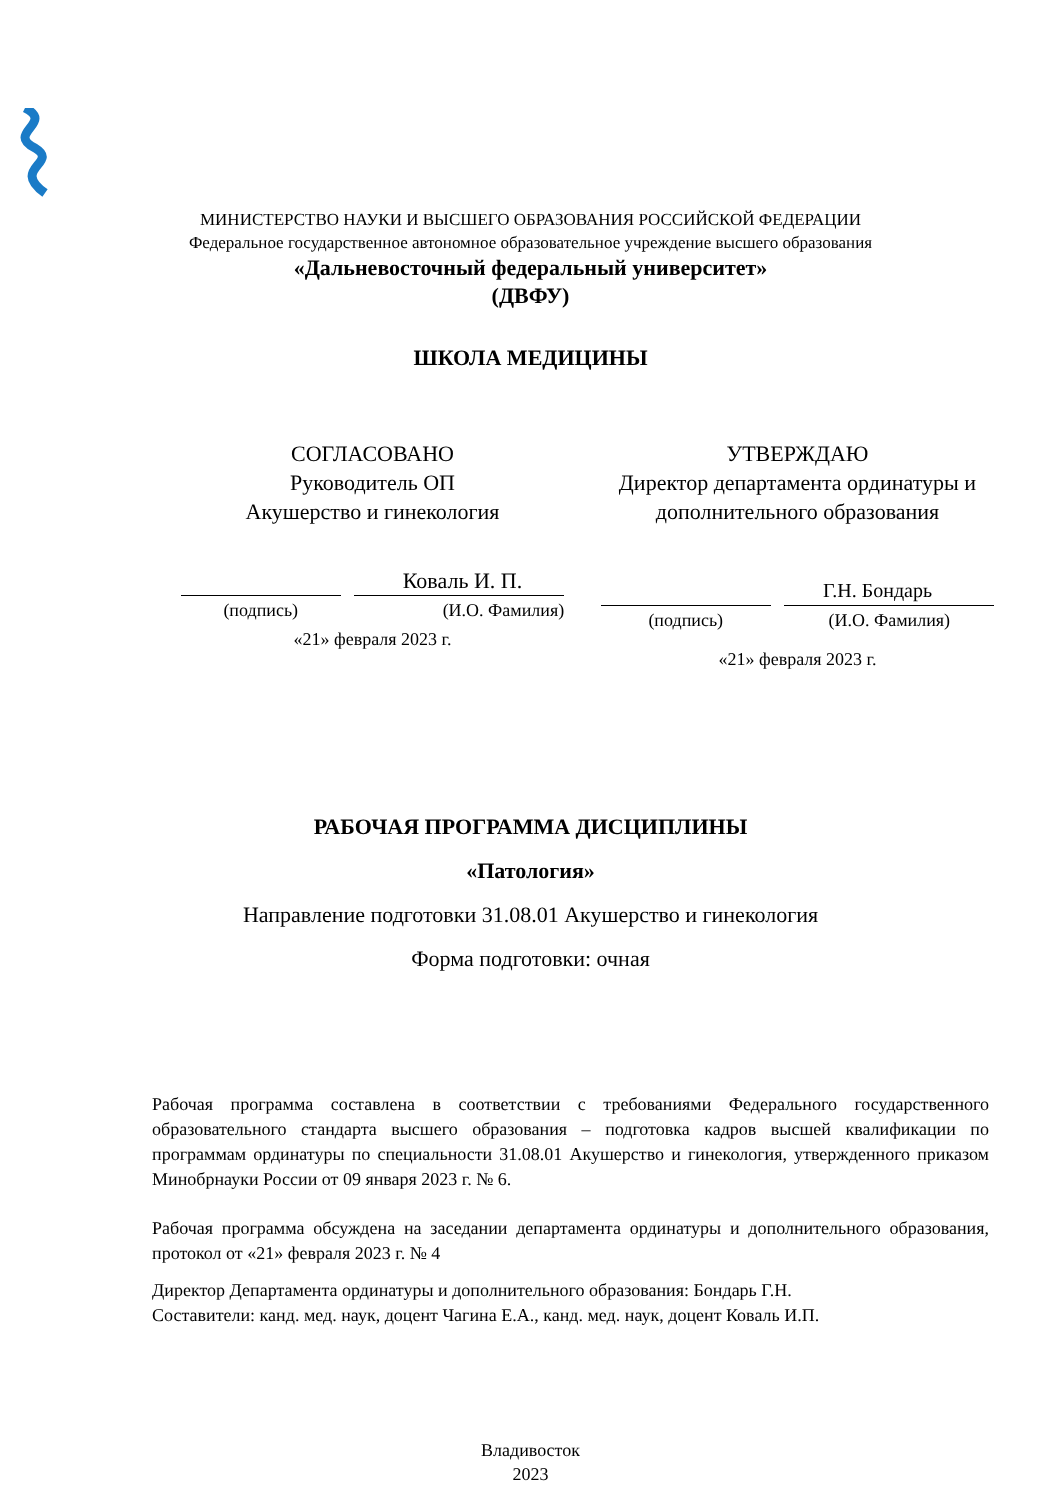МИНИСТЕРСТВО НАУКИ И ВЫСШЕГО ОБРАЗОВАНИЯ РОССИЙСКОЙ ФЕДЕРАЦИИ
Федеральное государственное автономное образовательное учреждение высшего образования
«Дальневосточный федеральный университет»
(ДВФУ)
ШКОЛА МЕДИЦИНЫ
СОГЛАСОВАНО
Руководитель ОП
Акушерство и гинекология
Коваль И. П.
(подпись) (И.О. Фамилия)
«21» февраля 2023 г.
УТВЕРЖДАЮ
Директор департамента ординатуры и
дополнительного образования
Г.Н. Бондарь
(подпись) (И.О. Фамилия)
«21» февраля 2023 г.
РАБОЧАЯ ПРОГРАММА ДИСЦИПЛИНЫ
«Патология»
Направление подготовки 31.08.01 Акушерство и гинекология
Форма подготовки: очная
Рабочая программа составлена в соответствии с требованиями Федерального государственного образовательного стандарта высшего образования – подготовка кадров высшей квалификации по программам ординатуры по специальности 31.08.01 Акушерство и гинекология, утвержденного приказом Минобрнауки России от 09 января 2023 г. № 6.
Рабочая программа обсуждена на заседании департамента ординатуры и дополнительного образования, протокол от «21» февраля 2023 г. № 4
Директор Департамента ординатуры и дополнительного образования: Бондарь Г.Н.
Составители: канд. мед. наук, доцент Чагина Е.А., канд. мед. наук, доцент Коваль И.П.
Владивосток
2023